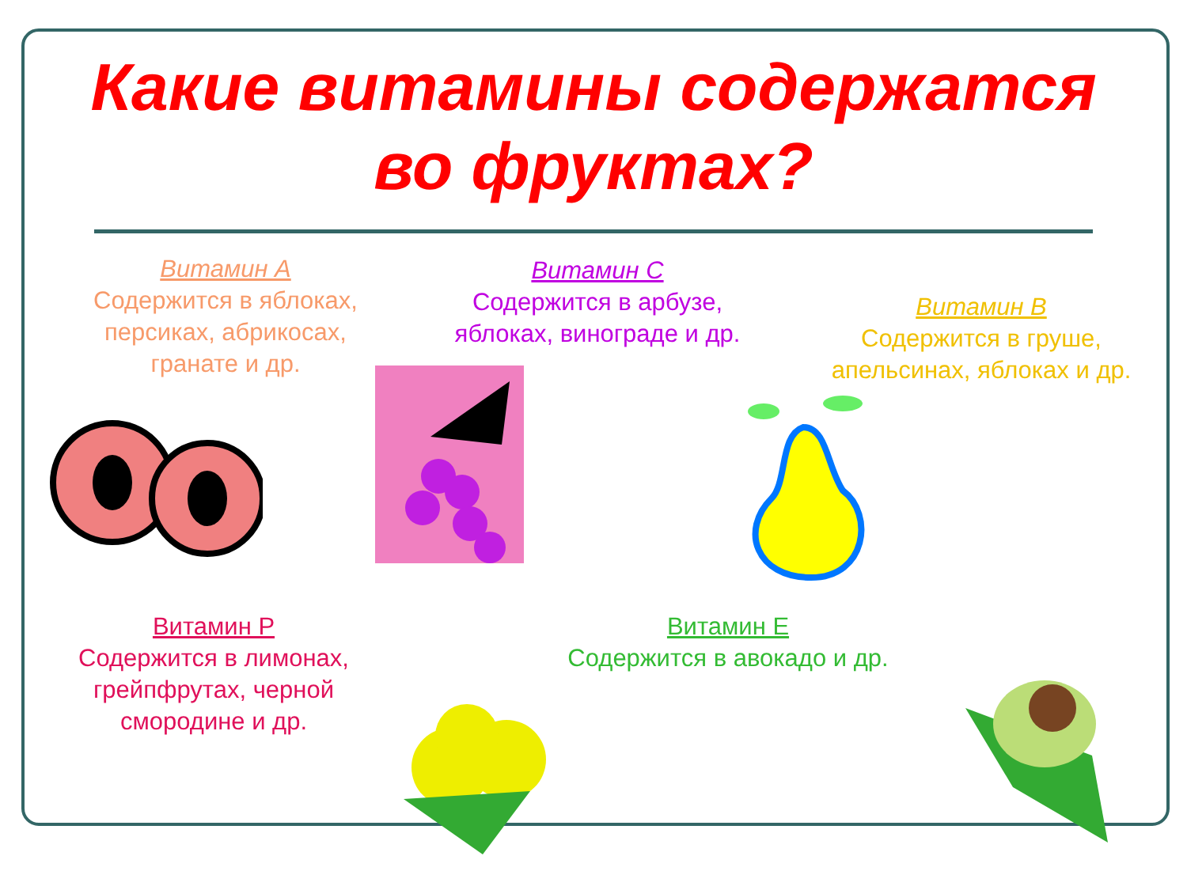Какие витамины содержатся
во фруктах?
Витамин А
Содержится в яблоках, персиках, абрикосах, гранате и др.
Витамин С
Содержится в арбузе, яблоках, винограде и др.
Витамин В
Содержится в груше, апельсинах, яблоках и др.
Витамин Р
Содержится в лимонах, грейпфрутах, черной смородине и др.
Витамин Е
Содержится в авокадо и др.